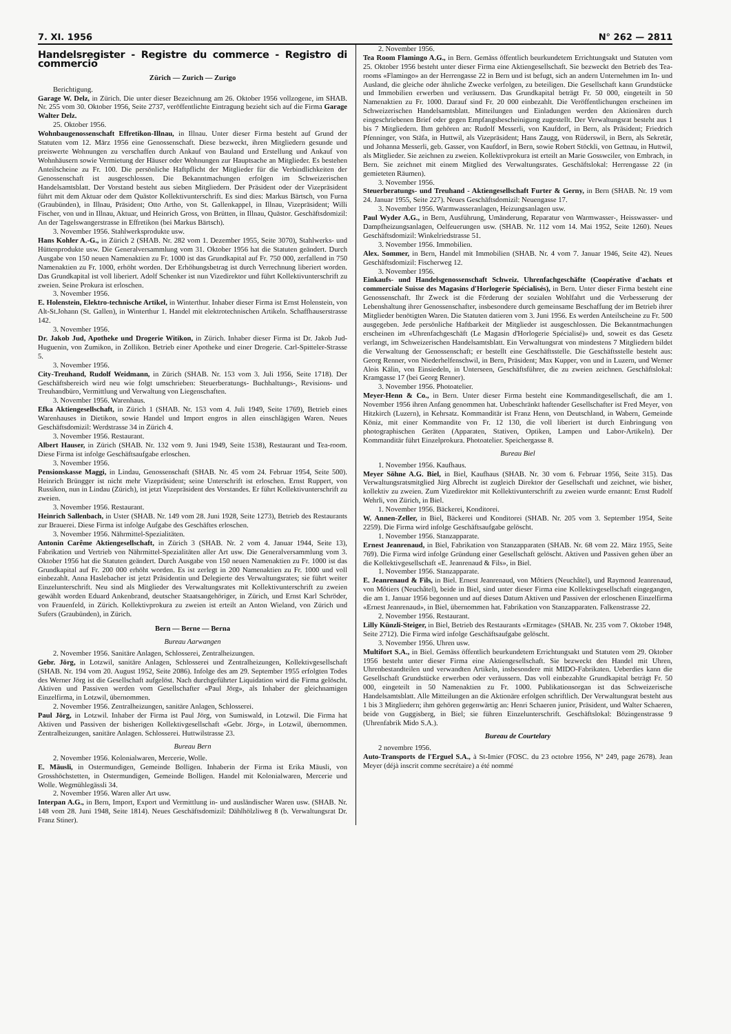7. XI. 1956 N° 262 — 2811
Handelsregister - Registre du commerce - Registro di commercio
Zürich — Zurich — Zurigo
Berichtigung.
Garage W. Delz, in Zürich. Die unter dieser Bezeichnung am 26. Oktober 1956 vollzogene, im SHAB. Nr. 255 vom 30. Oktober 1956, Seite 2737, veröffentlichte Eintragung bezieht sich auf die Firma Garage Walter Delz.
25. Oktober 1956.
Wohnbaugenossenschaft Effretikon-Illnau, in Illnau. Unter dieser Firma besteht auf Grund der Statuten vom 12. März 1956 eine Genossenschaft. Diese bezweckt, ihren Mitgliedern gesunde und preiswerte Wohnungen zu verschaffen durch Ankauf von Bauland und Erstellung und Ankauf von Wohnhäusern sowie Vermietung der Häuser oder Wohnungen zur Hauptsache an Mitglieder. Es bestehen Anteilscheine zu Fr. 100. Die persönliche Haftpflicht der Mitglieder für die Verbindlichkeiten der Genossenschaft ist ausgeschlossen. Die Bekanntmachungen erfolgen im Schweizerischen Handelsamtsblatt. Der Vorstand besteht aus sieben Mitgliedern. Der Präsident oder der Vizepräsident führt mit dem Aktuar oder dem Quästor Kollektivunterschrift. Es sind dies: Markus Bärtsch, von Furna (Graubünden), in Illnau, Präsident; Otto Artho, von St. Gallenkappel, in Illnau, Vizepräsident; Willi Fischer, von und in Illnau, Aktuar, und Heinrich Gross, von Brütten, in Illnau, Quästor. Geschäftsdomizil: An der Tagelswangerstrasse in Effretikon (bei Markus Bärtsch).
3. November 1956. Stahlwerksprodukte usw.
Hans Kohler A.-G., in Zürich 2 (SHAB. Nr. 282 vom 1. Dezember 1955, Seite 3070), Stahlwerks- und Hüttenprodukte usw. Die Generalversammlung vom 31. Oktober 1956 hat die Statuten geändert. Durch Ausgabe von 150 neuen Namenaktien zu Fr. 1000 ist das Grundkapital auf Fr. 750 000, zerfallend in 750 Namenaktien zu Fr. 1000, erhöht worden. Der Erhöhungsbetrag ist durch Verrechnung liberiert worden. Das Grundkapital ist voll liberiert. Adolf Schenker ist nun Vizedirektor und führt Kollektivunterschrift zu zweien. Seine Prokura ist erloschen.
3. November 1956.
E. Holenstein, Elektro-technische Artikel, in Winterthur. Inhaber dieser Firma ist Ernst Holenstein, von Alt-St.Johann (St. Gallen), in Winterthur 1. Handel mit elektrotechnischen Artikeln. Schaffhauserstrasse 142.
3. November 1956.
Dr. Jakob Jud, Apotheke und Drogerie Witikon, in Zürich. Inhaber dieser Firma ist Dr. Jakob Jud-Huguenin, von Zumikon, in Zollikon. Betrieb einer Apotheke und einer Drogerie. Carl-Spitteler-Strasse 5.
3. November 1956.
City-Treuhand, Rudolf Weidmann, in Zürich (SHAB. Nr. 153 vom 3. Juli 1956, Seite 1718). Der Geschäftsbereich wird neu wie folgt umschrieben: Steuerberatungs- Buchhaltungs-, Revisions- und Treuhandbüro, Vermittlung und Verwaltung von Liegenschaften.
3. November 1956. Warenhaus.
Efka Aktiengesellschaft, in Zürich 1 (SHAB. Nr. 153 vom 4. Juli 1949, Seite 1769), Betrieb eines Warenhauses in Dietikon, sowie Handel und Import engros in allen einschlägigen Waren. Neues Geschäftsdomizil: Werdstrasse 34 in Zürich 4.
3. November 1956. Restaurant.
Albert Hauser, in Zürich (SHAB. Nr. 132 vom 9. Juni 1949, Seite 1538), Restaurant und Tea-room. Diese Firma ist infolge Geschäftsaufgabe erloschen.
3. November 1956.
Pensionskasse Maggi, in Lindau, Genossenschaft (SHAB. Nr. 45 vom 24. Februar 1954, Seite 500). Heinrich Brüngger ist nicht mehr Vizepräsident; seine Unterschrift ist erloschen. Ernst Ruppert, von Russikon, nun in Lindau (Zürich), ist jetzt Vizepräsident des Vorstandes. Er führt Kollektivunterschrift zu zweien.
3. November 1956. Restaurant.
Heinrich Sallenbach, in Uster (SHAB. Nr. 149 vom 28. Juni 1928, Seite 1273), Betrieb des Restaurants zur Brauerei. Diese Firma ist infolge Aufgabe des Geschäftes erloschen.
3. November 1956. Nährmittel-Spezialitäten.
Antonin Carême Aktiengesellschaft, in Zürich 3 (SHAB. Nr. 2 vom 4. Januar 1944, Seite 13), Fabrikation und Vertrieb von Nährmittel-Spezialitäten aller Art usw. Die Generalversammlung vom 3. Oktober 1956 hat die Statuten geändert. Durch Ausgabe von 150 neuen Namenaktien zu Fr. 1000 ist das Grundkapital auf Fr. 200 000 erhöht worden. Es ist zerlegt in 200 Namenaktien zu Fr. 1000 und voll einbezahlt. Anna Haslebacher ist jetzt Präsidentin und Delegierte des Verwaltungsrates; sie führt weiter Einzelunterschrift. Neu sind als Mitglieder des Verwaltungsrates mit Kollektivunterschrift zu zweien gewählt worden Eduard Ankenbrand, deutscher Staatsangehöriger, in Zürich, und Ernst Karl Schröder, von Frauenfeld, in Zürich. Kollektivprokura zu zweien ist erteilt an Anton Wieland, von Zürich und Sufers (Graubünden), in Zürich.
Bern — Berne — Berna
Bureau Aarwangen
2. November 1956. Sanitäre Anlagen, Schlosserei, Zentralheizungen.
Gebr. Jörg, in Lotzwil, sanitäre Anlagen, Schlosserei und Zentralheizungen, Kollektivgesellschaft (SHAB. Nr. 194 vom 20. August 1952, Seite 2086). Infolge des am 29. September 1955 erfolgten Todes des Werner Jörg ist die Gesellschaft aufgelöst. Nach durchgeführter Liquidation wird die Firma gelöscht. Aktiven und Passiven werden vom Gesellschafter «Paul Jörg», als Inhaber der gleichnamigen Einzelfirma, in Lotzwil, übernommen.
2. November 1956. Zentralheizungen, sanitäre Anlagen, Schlosserei.
Paul Jörg, in Lotzwil. Inhaber der Firma ist Paul Jörg, von Sumiswald, in Lotzwil. Die Firma hat Aktiven und Passiven der bisherigen Kollektivgesellschaft «Gebr. Jörg», in Lotzwil, übernommen. Zentralheizungen, sanitäre Anlagen. Schlosserei. Huttwilstrasse 23.
Bureau Bern
2. November 1956. Kolonialwaren, Mercerie, Wolle.
E. Mäusli, in Ostermundigen, Gemeinde Bolligen. Inhaberin der Firma ist Erika Mäusli, von Grosshöchstetten, in Ostermundigen, Gemeinde Bolligen. Handel mit Kolonialwaren, Mercerie und Wolle. Wegmühlegässli 34.
2. November 1956. Waren aller Art usw.
Interpan A.G., in Bern, Import, Export und Vermittlung in- und ausländischer Waren usw. (SHAB. Nr. 148 vom 28. Juni 1948, Seite 1814). Neues Geschäftsdomizil: Dählhölzliweg 8 (b. Verwaltungsrat Dr. Franz Stiner).
2. November 1956.
Tea Room Flamingo A.G., in Bern. Gemäss öffentlich beurkundetem Errichtungsakt und Statuten vom 25. Oktober 1956 besteht unter dieser Firma eine Aktiengesellschaft. Sie bezweckt den Betrieb des Tea-rooms «Flamingo» an der Herrengasse 22 in Bern und ist befugt, sich an andern Unternehmen im In- und Ausland, die gleiche oder ähnliche Zwecke verfolgen, zu beteiligen. Die Gesellschaft kann Grundstücke und Immobilien erwerben und veräussern. Das Grundkapital beträgt Fr. 50 000, eingeteilt in 50 Namenaktien zu Fr. 1000. Darauf sind Fr. 20 000 einbezahlt. Die Veröffentlichungen erscheinen im Schweizerischen Handelsamtsblatt. Mitteilungen und Einladungen werden den Aktionären durch eingeschriebenen Brief oder gegen Empfangsbescheinigung zugestellt. Der Verwaltungsrat besteht aus 1 bis 7 Mitgliedern. Ihm gehören an: Rudolf Messerli, von Kaufdorf, in Bern, als Präsident; Friedrich Pfenninger, von Stäfa, in Huttwil, als Vizepräsident; Hans Zaugg, von Rüderswil, in Bern, als Sekretär, und Johanna Messerli, geb. Gasser, von Kaufdorf, in Bern, sowie Robert Stöckli, von Gettnau, in Huttwil, als Mitglieder. Sie zeichnen zu zweien. Kollektivprokura ist erteilt an Marie Gosswciler, von Embrach, in Bern. Sie zeichnet mit einem Mitglied des Verwaltungsrates. Geschäftslokal: Herrengasse 22 (in gemieteten Räumen).
3. November 1956.
Steuerberatungs- und Treuhand - Aktiengesellschaft Furter & Gerny, in Bern (SHAB. Nr. 19 vom 24. Januar 1955, Seite 227). Neues Geschäftsdomizil: Neuengasse 17.
3. November 1956. Warmwasseranlagen, Heizungsanlagen usw.
Paul Wyder A.G., in Bern, Ausführung, Umänderung, Reparatur von Warmwasser-, Heisswasser- und Dampfheizungsanlagen, Oelfeuerungen usw. (SHAB. Nr. 112 vom 14. Mai 1952, Seite 1260). Neues Geschäftsdomizil: Winkelriedstrasse 51.
3. November 1956. Immobilien.
Alex. Sommer, in Bern, Handel mit Immobilien (SHAB. Nr. 4 vom 7. Januar 1946, Seite 42). Neues Geschäftsdomizil: Fischerweg 12.
3. November 1956.
Einkaufs- und Handelsgenossenschaft Schweiz. Uhrenfachgeschäfte (Coopérative d'achats et commerciale Suisse des Magasins d'Horlogerie Spécialisés), in Bern. Unter dieser Firma besteht eine Genossenschaft. Ihr Zweck ist die Förderung der sozialen Wohlfahrt und die Verbesserung der Lebenshaltung ihrer Genossenschafter, insbesondere durch gemeinsame Beschaffung der im Betrieb ihrer Mitglieder benötigten Waren. Die Statuten datieren vom 3. Juni 1956. Es werden Anteilscheine zu Fr. 500 ausgegeben. Jede persönliche Haftbarkeit der Mitglieder ist ausgeschlossen. Die Bekanntmachungen erscheinen im «Uhrenfachgeschäft (Le Magasin d'Horlogerie Spécialisé)» und, soweit es das Gesetz verlangt, im Schweizerischen Handelsamtsblatt. Ein Verwaltungsrat von mindestens 7 Mitgliedern bildet die Verwaltung der Genossenschaft; er bestellt eine Geschäftsstelle. Die Geschäftsstelle besteht aus: Georg Renner, von Niederhelfenschwil, in Bern, Präsident; Max Kupper, von und in Luzern, und Werner Alois Kälin, von Einsiedeln, in Unterseen, Geschäftsführer, die zu zweien zeichnen. Geschäftslokal: Kramgasse 17 (bei Georg Renner).
3. November 1956. Photoatelier.
Meyer-Henn & Co., in Bern. Unter dieser Firma besteht eine Kommanditgesellschaft, die am 1. November 1956 ihren Anfang genommen hat. Unbeschränkt haftender Gesellschafter ist Fred Meyer, von Hitzkirch (Luzern), in Kehrsatz. Kommanditär ist Franz Henn, von Deutschland, in Wabern, Gemeinde Köniz, mit einer Kommandite von Fr. 12 130, die voll liberiert ist durch Einbringung von photographischen Geräten (Apparaten, Stativen, Optiken, Lampen und Labor-Artikeln). Der Kommanditär führt Einzelprokura. Photoatelier. Speichergasse 8.
Bureau Biel
1. November 1956. Kaufhaus.
Meyer Söhne A.G. Biel, in Biel, Kaufhaus (SHAB. Nr. 30 vom 6. Februar 1956, Seite 315). Das Verwaltungsratsmitglied Jürg Albrecht ist zugleich Direktor der Gesellschaft und zeichnet, wie bisher, kollektiv zu zweien. Zum Vizedirektor mit Kollektivunterschrift zu zweien wurde ernannt: Ernst Rudolf Wehrli, von Zürich, in Biel.
1. November 1956. Bäckerei, Konditorei.
W. Annen-Zeller, in Biel, Bäckerei und Konditorei (SHAB. Nr. 205 vom 3. September 1954, Seite 2259). Die Firma wird infolge Geschäftsaufgabe gelöscht.
1. November 1956. Stanzapparate.
Ernest Jeanrenaud, in Biel, Fabrikation von Stanzapparaten (SHAB. Nr. 68 vom 22. März 1955, Seite 769). Die Firma wird infolge Gründung einer Gesellschaft gelöscht. Aktiven und Passiven gehen über an die Kollektivgesellschaft «E. Jeanrenaud & Fils», in Biel.
1. November 1956. Stanzapparate.
E. Jeanrenaud & Fils, in Biel. Ernest Jeanrenaud, von Môtiers (Neuchâtel), und Raymond Jeanrenaud, von Môtiers (Neuchâtel), beide in Biel, sind unter dieser Firma eine Kollektivgesellschaft eingegangen, die am 1. Januar 1956 begonnen und auf dieses Datum Aktiven und Passiven der erloschenen Einzelfirma «Ernest Jeanrenaud», in Biel, übernommen hat. Fabrikation von Stanzapparaten. Falkenstrasse 22.
2. November 1956. Restaurant.
Lilly Künzli-Steiger, in Biel, Betrieb des Restaurants «Ermitage» (SHAB. Nr. 235 vom 7. Oktober 1948, Seite 2712). Die Firma wird infolge Geschäftsaufgabe gelöscht.
3. November 1956. Uhren usw.
Multifort S.A., in Biel. Gemäss öffentlich beurkundetem Errichtungsakt und Statuten vom 29. Oktober 1956 besteht unter dieser Firma eine Aktiengesellschaft. Sie bezweckt den Handel mit Uhren, Uhrenbestandteilen und verwandten Artikeln, insbesondere mit MIDO-Fabrikaten. Ueberdies kann die Gesellschaft Grundstücke erwerben oder veräussern. Das voll einbezahlte Grundkapital beträgt Fr. 50 000, eingeteilt in 50 Namenaktien zu Fr. 1000. Publikationsorgan ist das Schweizerische Handelsamtsblatt. Alle Mitteilungen an die Aktionäre erfolgen schriftlich. Der Verwaltungsrat besteht aus 1 bis 3 Mitgliedern; ihm gehören gegenwärtig an: Henri Schaeren junior, Präsident, und Walter Schaeren, beide von Guggisberg, in Biel; sie führen Einzelunterschrift. Geschäftslokal: Bözingenstrasse 9 (Uhrenfabrik Mido S.A.).
Bureau de Courtelary
2 novembre 1956.
Auto-Transports de l'Erguel S.A., à St-Imier (FOSC. du 23 octobre 1956, N° 249, page 2678). Jean Meyer (déjà inscrit comme secrétaire) a été nommé